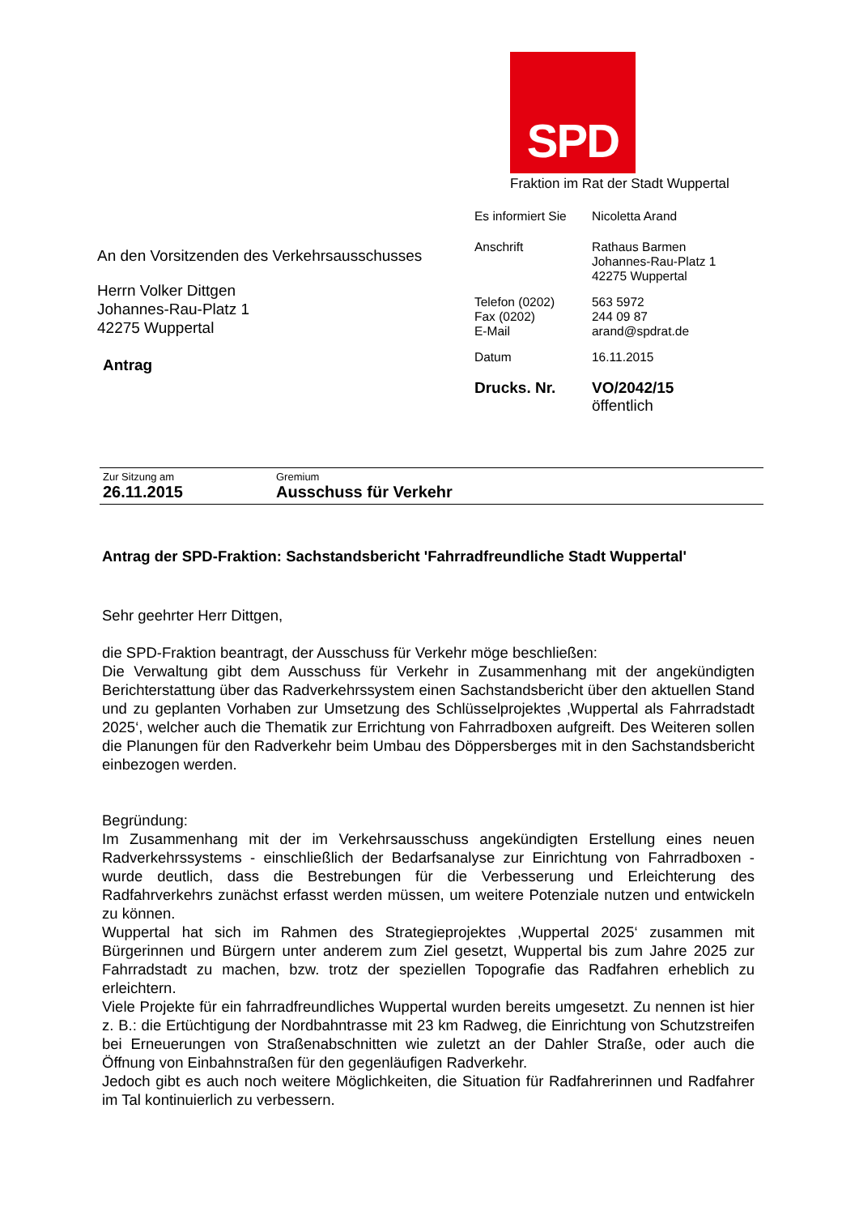SPD
Fraktion im Rat der Stadt Wuppertal
Es informiert Sie
Nicoletta Arand
Anschrift Rathaus Barmen
Johannes-Rau-Platz 1
42275 Wuppertal
Telefon (0202)
Fax (0202)
E-Mail
563 5972
244 09 87
arand@spdrat.de
Datum 16.11.2015
Drucks. Nr. VO/2042/15
öffentlich
An den Vorsitzenden des Verkehrsausschusses
Herrn Volker Dittgen
Johannes-Rau-Platz 1
42275 Wuppertal
Antrag
Zur Sitzung am
26.11.2015
Gremium
Ausschuss für Verkehr
Antrag der SPD-Fraktion: Sachstandsbericht 'Fahrradfreundliche Stadt Wuppertal'
Sehr geehrter Herr Dittgen,
die SPD-Fraktion beantragt, der Ausschuss für Verkehr möge beschließen:
Die Verwaltung gibt dem Ausschuss für Verkehr in Zusammenhang mit der angekündigten Berichterstattung über das Radverkehrssystem einen Sachstandsbericht über den aktuellen Stand und zu geplanten Vorhaben zur Umsetzung des Schlüsselprojektes ‚Wuppertal als Fahrradstadt 2025‘, welcher auch die Thematik zur Errichtung von Fahrradboxen aufgreift. Des Weiteren sollen die Planungen für den Radverkehr beim Umbau des Döppersberges mit in den Sachstandsbericht einbezogen werden.
Begründung:
Im Zusammenhang mit der im Verkehrsausschuss angekündigten Erstellung eines neuen Radverkehrssystems - einschließlich der Bedarfsanalyse zur Einrichtung von Fahrradboxen - wurde deutlich, dass die Bestrebungen für die Verbesserung und Erleichterung des Radfahrverkehrs zunächst erfasst werden müssen, um weitere Potenziale nutzen und entwickeln zu können.
Wuppertal hat sich im Rahmen des Strategieprojektes ‚Wuppertal 2025‘ zusammen mit Bürgerinnen und Bürgern unter anderem zum Ziel gesetzt, Wuppertal bis zum Jahre 2025 zur Fahrradstadt zu machen, bzw. trotz der speziellen Topografie das Radfahren erheblich zu erleichtern.
Viele Projekte für ein fahrradfreundliches Wuppertal wurden bereits umgesetzt. Zu nennen ist hier z. B.: die Ertüchtigung der Nordbahntrasse mit 23 km Radweg, die Einrichtung von Schutzstreifen bei Erneuerungen von Straßenabschnitten wie zuletzt an der Dahler Straße, oder auch die Öffnung von Einbahnstraßen für den gegenläufigen Radverkehr.
Jedoch gibt es auch noch weitere Möglichkeiten, die Situation für Radfahrerinnen und Radfahrer im Tal kontinuierlich zu verbessern.